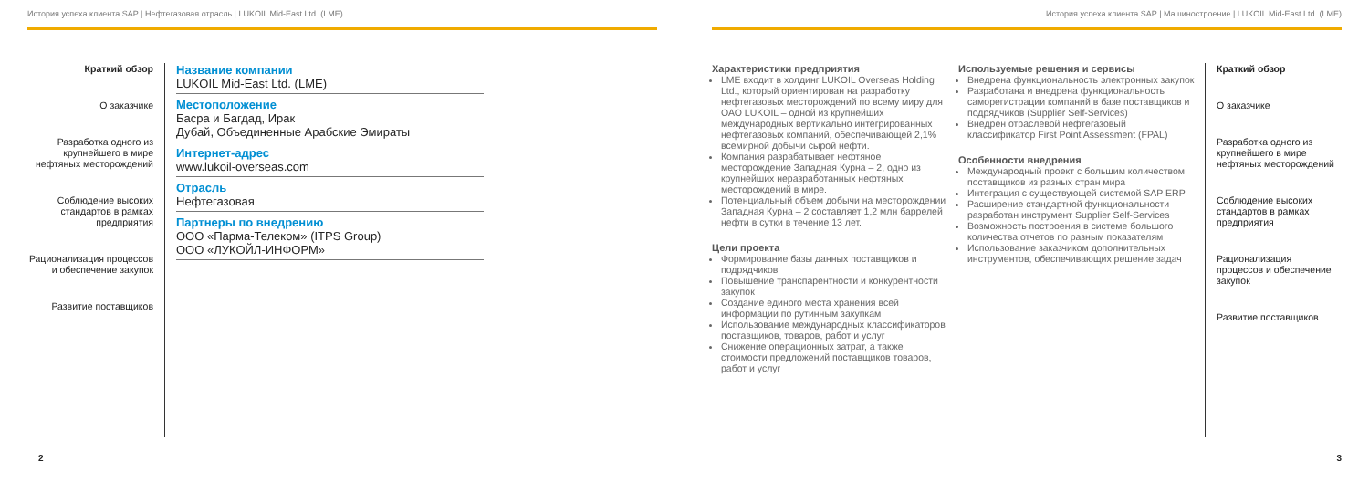История успеха клиента SAP | Нефтегазовая отрасль | LUKOIL Mid-East Ltd. (LME)
Краткий обзор
О заказчике
Разработка одного из крупнейшего в мире нефтяных месторождений
Соблюдение высоких стандартов в рамках предприятия
Рационализация процессов и обеспечение закупок
Развитие поставщиков
Название компании
LUKOIL Mid-East Ltd. (LME)
Местоположение
Басра и Багдад, Ирак
Дубай, Объединенные Арабские Эмираты
Интернет-адрес
www.lukoil-overseas.com
Отрасль
Нефтегазовая
Партнеры по внедрению
ООО «Парма-Телеком» (ITPS Group)
ООО «ЛУКОЙЛ-ИНФОРМ»
2
История успеха клиента SAP | Машиностроение | LUKOIL Mid-East Ltd. (LME)
Характеристики предприятия
LME входит в холдинг LUKOIL Overseas Holding Ltd., который ориентирован на разработку нефтегазовых месторождений по всему миру для ОАО LUKOIL – одной из крупнейших международных вертикально интегрированных нефтегазовых компаний, обеспечивающей 2,1% всемирной добычи сырой нефти.
Компания разрабатывает нефтяное месторождение Западная Курна – 2, одно из крупнейших неразработанных нефтяных месторождений в мире.
Потенциальный объем добычи на месторождении Западная Курна – 2 составляет 1,2 млн баррелей нефти в сутки в течение 13 лет.
Цели проекта
Формирование базы данных поставщиков и подрядчиков
Повышение транспарентности и конкурентности закупок
Создание единого места хранения всей информации по рутинным закупкам
Использование международных классификаторов поставщиков, товаров, работ и услуг
Снижение операционных затрат, а также стоимости предложений поставщиков товаров, работ и услуг
Используемые решения и сервисы
Внедрена функциональность электронных закупок
Разработана и внедрена функциональность саморегистрации компаний в базе поставщиков и подрядчиков (Supplier Self-Services)
Внедрен отраслевой нефтегазовый классификатор First Point Assessment (FPAL)
Особенности внедрения
Международный проект с большим количеством поставщиков из разных стран мира
Интеграция с существующей системой SAP ERP
Расширение стандартной функциональности – разработан инструмент Supplier Self-Services
Возможность построения в системе большого количества отчетов по разным показателям
Использование заказчиком дополнительных инструментов, обеспечивающих решение задач
Краткий обзор
О заказчике
Разработка одного из крупнейшего в мире нефтяных месторождений
Соблюдение высоких стандартов в рамках предприятия
Рационализация процессов и обеспечение закупок
Развитие поставщиков
3